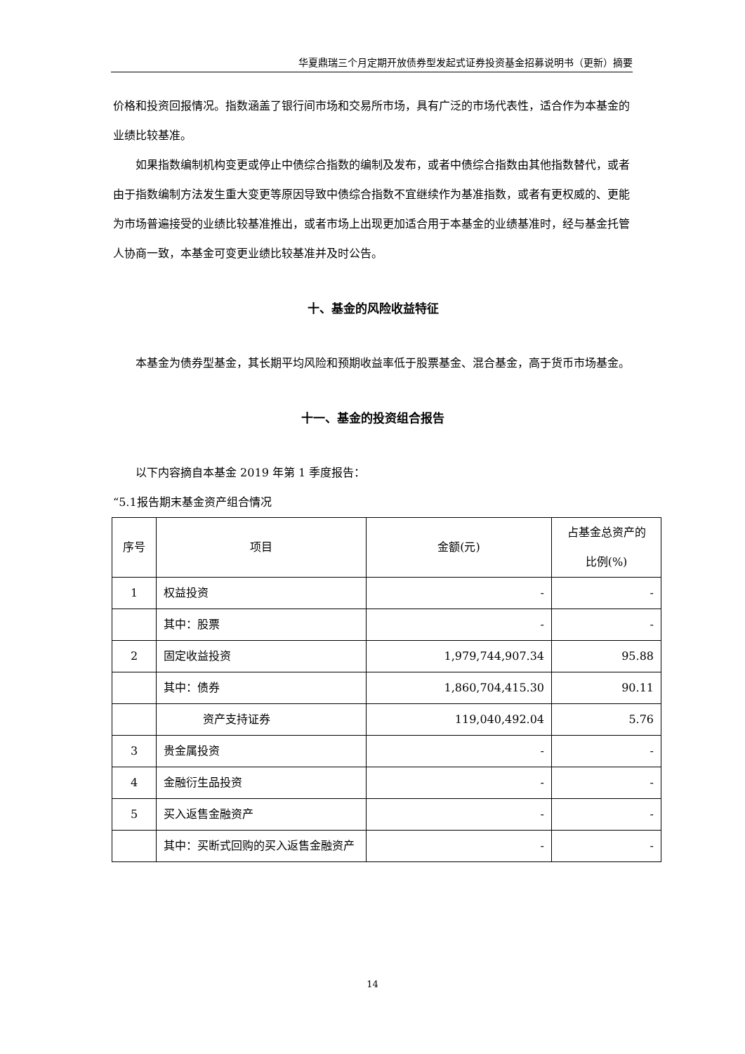华夏鼎瑞三个月定期开放债券型发起式证券投资基金招募说明书（更新）摘要
价格和投资回报情况。指数涵盖了银行间市场和交易所市场，具有广泛的市场代表性，适合作为本基金的业绩比较基准。
如果指数编制机构变更或停止中债综合指数的编制及发布，或者中债综合指数由其他指数替代，或者由于指数编制方法发生重大变更等原因导致中债综合指数不宜继续作为基准指数，或者有更权威的、更能为市场普遍接受的业绩比较基准推出，或者市场上出现更加适合用于本基金的业绩基准时，经与基金托管人协商一致，本基金可变更业绩比较基准并及时公告。
十、基金的风险收益特征
本基金为债券型基金，其长期平均风险和预期收益率低于股票基金、混合基金，高于货币市场基金。
十一、基金的投资组合报告
以下内容摘自本基金 2019 年第 1 季度报告：
“5.1报告期末基金资产组合情况
| 序号 | 项目 | 金额(元) | 占基金总资产的 比例(%) |
| 1 | 权益投资 | - | - |
| | 其中：股票 | - | - |
| 2 | 固定收益投资 | 1,979,744,907.34 | 95.88 |
| | 其中：债券 | 1,860,704,415.30 | 90.11 |
| | 资产支持证券 | 119,040,492.04 | 5.76 |
| 3 | 贵金属投资 | - | - |
| 4 | 金融衍生品投资 | - | - |
| 5 | 买入返售金融资产 | - | - |
| | 其中：买断式回购的买入返售金融资产 | - | - |
14